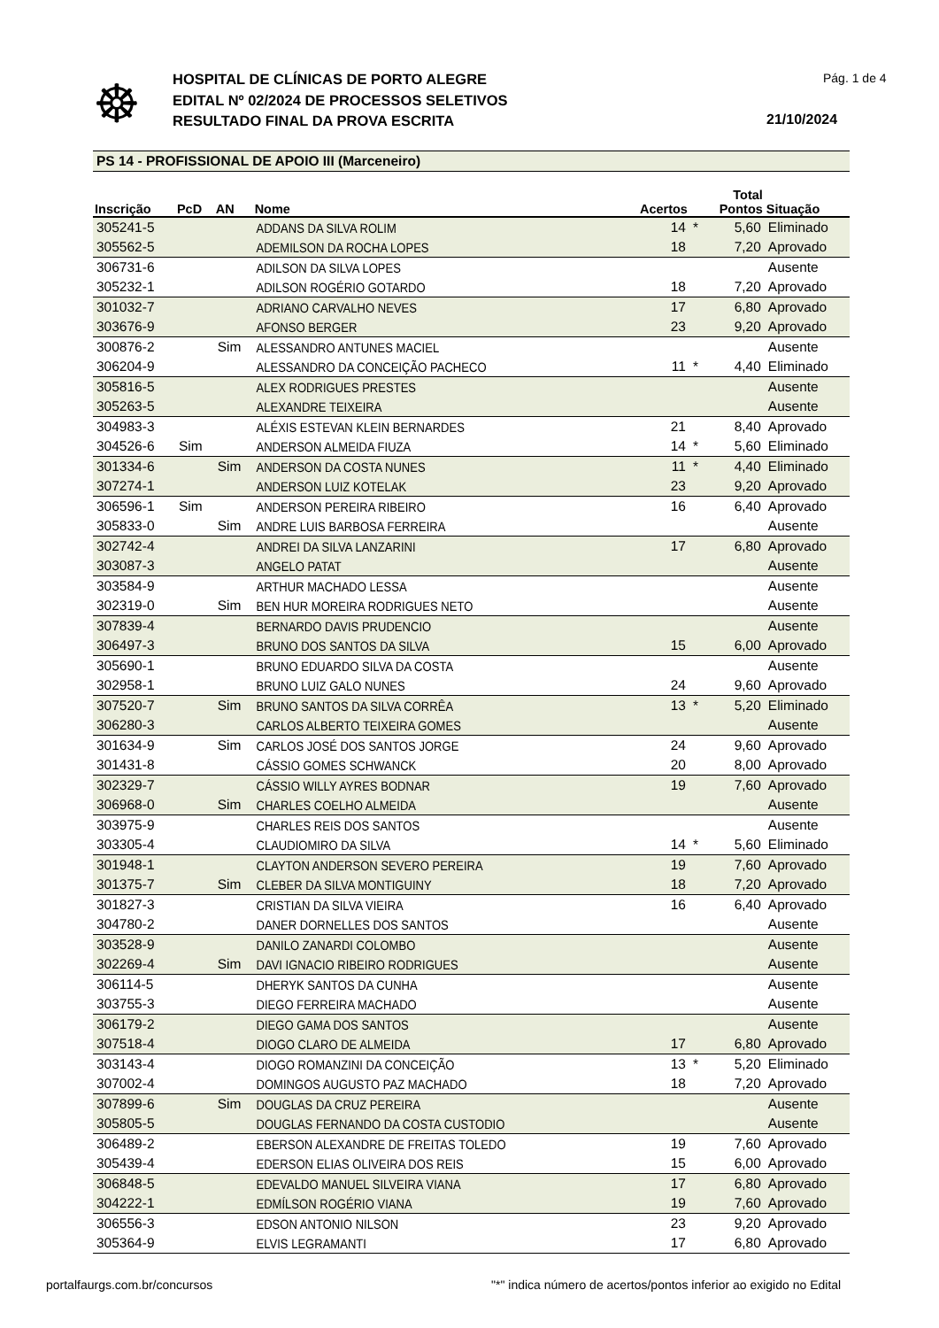☸
HOSPITAL DE CLÍNICAS DE PORTO ALEGRE
EDITAL Nº 02/2024 DE PROCESSOS SELETIVOS
RESULTADO FINAL DA PROVA ESCRITA
Pág. 1 de 4
21/10/2024
PS 14 - PROFISSIONAL DE APOIO III (Marceneiro)
| | | | | | | Total | |
| --- | --- | --- | --- | --- | --- | --- | --- |
| Inscrição | PcD | AN | Nome | Acertos | | Pontos | Situação |
| 305241-5 | | | ADDANS DA SILVA ROLIM | 14 | * | 5,60 | Eliminado |
| 305562-5 | | | ADEMILSON DA ROCHA LOPES | 18 | | 7,20 | Aprovado |
| 306731-6 | | | ADILSON DA SILVA LOPES | | | | Ausente |
| 305232-1 | | | ADILSON ROGÉRIO GOTARDO | 18 | | 7,20 | Aprovado |
| 301032-7 | | | ADRIANO CARVALHO NEVES | 17 | | 6,80 | Aprovado |
| 303676-9 | | | AFONSO BERGER | 23 | | 9,20 | Aprovado |
| 300876-2 | | Sim | ALESSANDRO ANTUNES MACIEL | | | | Ausente |
| 306204-9 | | | ALESSANDRO DA CONCEIÇÃO PACHECO | 11 | * | 4,40 | Eliminado |
| 305816-5 | | | ALEX RODRIGUES PRESTES | | | | Ausente |
| 305263-5 | | | ALEXANDRE TEIXEIRA | | | | Ausente |
| 304983-3 | | | ALÉXIS ESTEVAN KLEIN BERNARDES | 21 | | 8,40 | Aprovado |
| 304526-6 | Sim | | ANDERSON ALMEIDA FIUZA | 14 | * | 5,60 | Eliminado |
| 301334-6 | | Sim | ANDERSON DA COSTA NUNES | 11 | * | 4,40 | Eliminado |
| 307274-1 | | | ANDERSON LUIZ KOTELAK | 23 | | 9,20 | Aprovado |
| 306596-1 | Sim | | ANDERSON PEREIRA RIBEIRO | 16 | | 6,40 | Aprovado |
| 305833-0 | | Sim | ANDRE LUIS BARBOSA FERREIRA | | | | Ausente |
| 302742-4 | | | ANDREI DA SILVA LANZARINI | 17 | | 6,80 | Aprovado |
| 303087-3 | | | ANGELO PATAT | | | | Ausente |
| 303584-9 | | | ARTHUR MACHADO LESSA | | | | Ausente |
| 302319-0 | | Sim | BEN HUR MOREIRA RODRIGUES NETO | | | | Ausente |
| 307839-4 | | | BERNARDO DAVIS PRUDENCIO | | | | Ausente |
| 306497-3 | | | BRUNO DOS SANTOS DA SILVA | 15 | | 6,00 | Aprovado |
| 305690-1 | | | BRUNO EDUARDO SILVA DA COSTA | | | | Ausente |
| 302958-1 | | | BRUNO LUIZ GALO NUNES | 24 | | 9,60 | Aprovado |
| 307520-7 | | Sim | BRUNO SANTOS DA SILVA CORRÊA | 13 | * | 5,20 | Eliminado |
| 306280-3 | | | CARLOS ALBERTO TEIXEIRA GOMES | | | | Ausente |
| 301634-9 | | Sim | CARLOS JOSÉ DOS SANTOS JORGE | 24 | | 9,60 | Aprovado |
| 301431-8 | | | CÁSSIO GOMES SCHWANCK | 20 | | 8,00 | Aprovado |
| 302329-7 | | | CÁSSIO WILLY AYRES BODNAR | 19 | | 7,60 | Aprovado |
| 306968-0 | | Sim | CHARLES COELHO ALMEIDA | | | | Ausente |
| 303975-9 | | | CHARLES REIS DOS SANTOS | | | | Ausente |
| 303305-4 | | | CLAUDIOMIRO DA SILVA | 14 | * | 5,60 | Eliminado |
| 301948-1 | | | CLAYTON ANDERSON SEVERO PEREIRA | 19 | | 7,60 | Aprovado |
| 301375-7 | | Sim | CLEBER DA SILVA MONTIGUINY | 18 | | 7,20 | Aprovado |
| 301827-3 | | | CRISTIAN DA SILVA VIEIRA | 16 | | 6,40 | Aprovado |
| 304780-2 | | | DANER DORNELLES DOS SANTOS | | | | Ausente |
| 303528-9 | | | DANILO ZANARDI COLOMBO | | | | Ausente |
| 302269-4 | | Sim | DAVI IGNACIO RIBEIRO RODRIGUES | | | | Ausente |
| 306114-5 | | | DHERYK SANTOS DA CUNHA | | | | Ausente |
| 303755-3 | | | DIEGO FERREIRA MACHADO | | | | Ausente |
| 306179-2 | | | DIEGO GAMA DOS SANTOS | | | | Ausente |
| 307518-4 | | | DIOGO CLARO DE ALMEIDA | 17 | | 6,80 | Aprovado |
| 303143-4 | | | DIOGO ROMANZINI DA CONCEIÇÃO | 13 | * | 5,20 | Eliminado |
| 307002-4 | | | DOMINGOS AUGUSTO PAZ MACHADO | 18 | | 7,20 | Aprovado |
| 307899-6 | | Sim | DOUGLAS DA CRUZ PEREIRA | | | | Ausente |
| 305805-5 | | | DOUGLAS FERNANDO DA COSTA CUSTODIO | | | | Ausente |
| 306489-2 | | | EBERSON ALEXANDRE DE FREITAS TOLEDO | 19 | | 7,60 | Aprovado |
| 305439-4 | | | EDERSON ELIAS OLIVEIRA DOS REIS | 15 | | 6,00 | Aprovado |
| 306848-5 | | | EDEVALDO MANUEL SILVEIRA VIANA | 17 | | 6,80 | Aprovado |
| 304222-1 | | | EDMÍLSON ROGÉRIO VIANA | 19 | | 7,60 | Aprovado |
| 306556-3 | | | EDSON ANTONIO NILSON | 23 | | 9,20 | Aprovado |
| 305364-9 | | | ELVIS LEGRAMANTI | 17 | | 6,80 | Aprovado |
portalfaurgs.com.br/concursos
"*" indica número de acertos/pontos inferior ao exigido no Edital